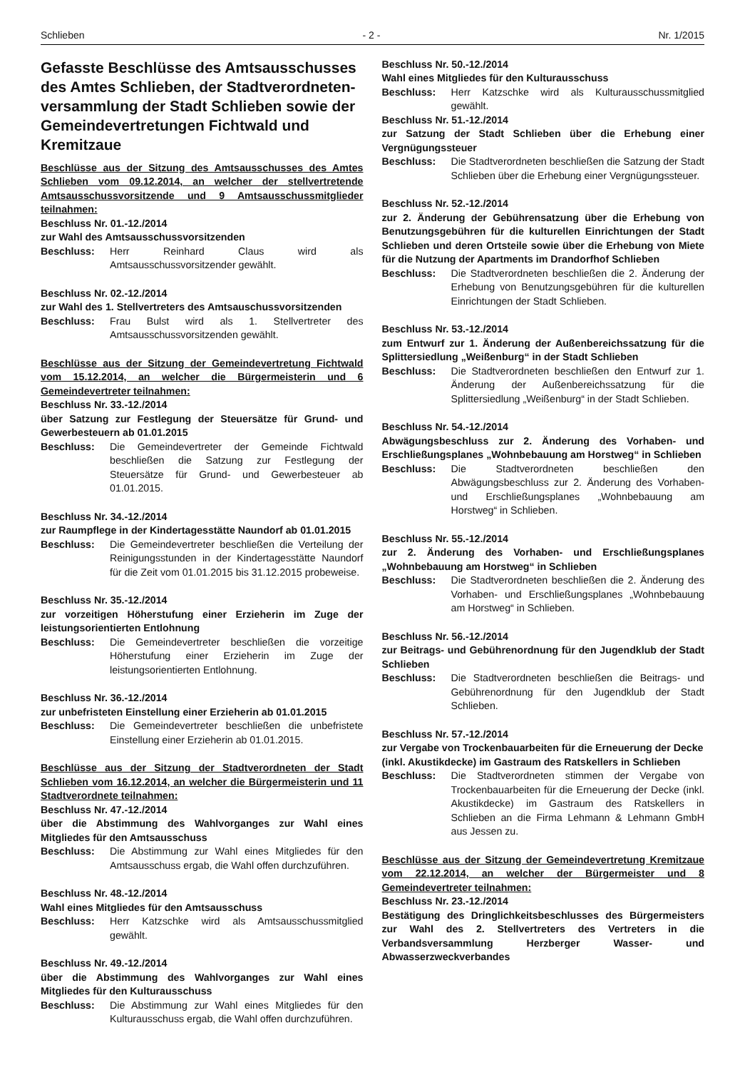Schlieben - 2 - Nr. 1/2015
Gefasste Beschlüsse des Amtsausschusses des Amtes Schlieben, der Stadtverordneten-versammlung der Stadt Schlieben sowie der Gemeindevertretungen Fichtwald und Kremitzaue
Beschlüsse aus der Sitzung des Amtsausschusses des Amtes Schlieben vom 09.12.2014, an welcher der stellvertretende Amtsausschussvorsitzende und 9 Amtsausschussmitglieder teilnahmen:
Beschluss Nr. 01.-12./2014
zur Wahl des Amtsausschussvorsitzenden
Beschluss: Herr Reinhard Claus wird als Amtsausschussvorsitzender gewählt.
Beschluss Nr. 02.-12./2014
zur Wahl des 1. Stellvertreters des Amtsauschussvorsitzenden
Beschluss: Frau Bulst wird als 1. Stellvertreter des Amtsausschussvorsitzenden gewählt.
Beschlüsse aus der Sitzung der Gemeindevertretung Fichtwald vom 15.12.2014, an welcher die Bürgermeisterin und 6 Gemeindevertreter teilnahmen:
Beschluss Nr. 33.-12./2014
über Satzung zur Festlegung der Steuersätze für Grund- und Gewerbesteuern ab 01.01.2015
Beschluss: Die Gemeindevertreter der Gemeinde Fichtwald beschließen die Satzung zur Festlegung der Steuersätze für Grund- und Gewerbesteuer ab 01.01.2015.
Beschluss Nr. 34.-12./2014
zur Raumpflege in der Kindertagesstätte Naundorf ab 01.01.2015
Beschluss: Die Gemeindevertreter beschließen die Verteilung der Reinigungsstunden in der Kindertagesstätte Naundorf für die Zeit vom 01.01.2015 bis 31.12.2015 probeweise.
Beschluss Nr. 35.-12./2014
zur vorzeitigen Höherstufung einer Erzieherin im Zuge der leistungsorientierten Entlohnung
Beschluss: Die Gemeindevertreter beschließen die vorzeitige Höherstufung einer Erzieherin im Zuge der leistungsorientierten Entlohnung.
Beschluss Nr. 36.-12./2014
zur unbefristeten Einstellung einer Erzieherin ab 01.01.2015
Beschluss: Die Gemeindevertreter beschließen die unbefristete Einstellung einer Erzieherin ab 01.01.2015.
Beschlüsse aus der Sitzung der Stadtverordneten der Stadt Schlieben vom 16.12.2014, an welcher die Bürgermeisterin und 11 Stadtverordnete teilnahmen:
Beschluss Nr. 47.-12./2014
über die Abstimmung des Wahlvorganges zur Wahl eines Mitgliedes für den Amtsausschuss
Beschluss: Die Abstimmung zur Wahl eines Mitgliedes für den Amtsausschuss ergab, die Wahl offen durchzuführen.
Beschluss Nr. 48.-12./2014
Wahl eines Mitgliedes für den Amtsausschuss
Beschluss: Herr Katzschke wird als Amtsausschussmitglied gewählt.
Beschluss Nr. 49.-12./2014
über die Abstimmung des Wahlvorganges zur Wahl eines Mitgliedes für den Kulturausschuss
Beschluss: Die Abstimmung zur Wahl eines Mitgliedes für den Kulturausschuss ergab, die Wahl offen durchzuführen.
Beschluss Nr. 50.-12./2014
Wahl eines Mitgliedes für den Kulturausschuss
Beschluss: Herr Katzschke wird als Kulturausschussmitglied gewählt.
Beschluss Nr. 51.-12./2014
zur Satzung der Stadt Schlieben über die Erhebung einer Vergnügungssteuer
Beschluss: Die Stadtverordneten beschließen die Satzung der Stadt Schlieben über die Erhebung einer Vergnügungssteuer.
Beschluss Nr. 52.-12./2014
zur 2. Änderung der Gebührensatzung über die Erhebung von Benutzungsgebühren für die kulturellen Einrichtungen der Stadt Schlieben und deren Ortsteile sowie über die Erhebung von Miete für die Nutzung der Apartments im Drandorfhof Schlieben
Beschluss: Die Stadtverordneten beschließen die 2. Änderung der Erhebung von Benutzungsgebühren für die kulturellen Einrichtungen der Stadt Schlieben.
Beschluss Nr. 53.-12./2014
zum Entwurf zur 1. Änderung der Außenbereichssatzung für die Splittersiedlung „Weißenburg“ in der Stadt Schlieben
Beschluss: Die Stadtverordneten beschließen den Entwurf zur 1. Änderung der Außenbereichssatzung für die Splittersiedlung „Weißenburg“ in der Stadt Schlieben.
Beschluss Nr. 54.-12./2014
Abwägungsbeschluss zur 2. Änderung des Vorhaben- und Erschließungsplanes „Wohnbebauung am Horstweg“ in Schlieben
Beschluss: Die Stadtverordneten beschließen den Abwägungsbeschluss zur 2. Änderung des Vorhaben- und Erschließungsplanes „Wohnbebauung am Horstweg“ in Schlieben.
Beschluss Nr. 55.-12./2014
zur 2. Änderung des Vorhaben- und Erschließungsplanes „Wohnbebauung am Horstweg“ in Schlieben
Beschluss: Die Stadtverordneten beschließen die 2. Änderung des Vorhaben- und Erschließungsplanes „Wohnbebauung am Horstweg“ in Schlieben.
Beschluss Nr. 56.-12./2014
zur Beitrags- und Gebührenordnung für den Jugendklub der Stadt Schlieben
Beschluss: Die Stadtverordneten beschließen die Beitrags- und Gebührenordnung für den Jugendklub der Stadt Schlieben.
Beschluss Nr. 57.-12./2014
zur Vergabe von Trockenbauarbeiten für die Erneuerung der Decke
(inkl. Akustikdecke) im Gastraum des Ratskellers in Schlieben
Beschluss: Die Stadtverordneten stimmen der Vergabe von Trockenbauarbeiten für die Erneuerung der Decke (inkl. Akustikdecke) im Gastraum des Ratskellers in Schlieben an die Firma Lehmann & Lehmann GmbH aus Jessen zu.
Beschlüsse aus der Sitzung der Gemeindevertretung Kremitzaue vom 22.12.2014, an welcher der Bürgermeister und 8 Gemeindevertreter teilnahmen:
Beschluss Nr. 23.-12./2014
Bestätigung des Dringlichkeitsbeschlusses des Bürgermeisters zur Wahl des 2. Stellvertreters des Vertreters in die Verbandsversammlung Herzberger Wasser- und Abwasserzweckverbandes